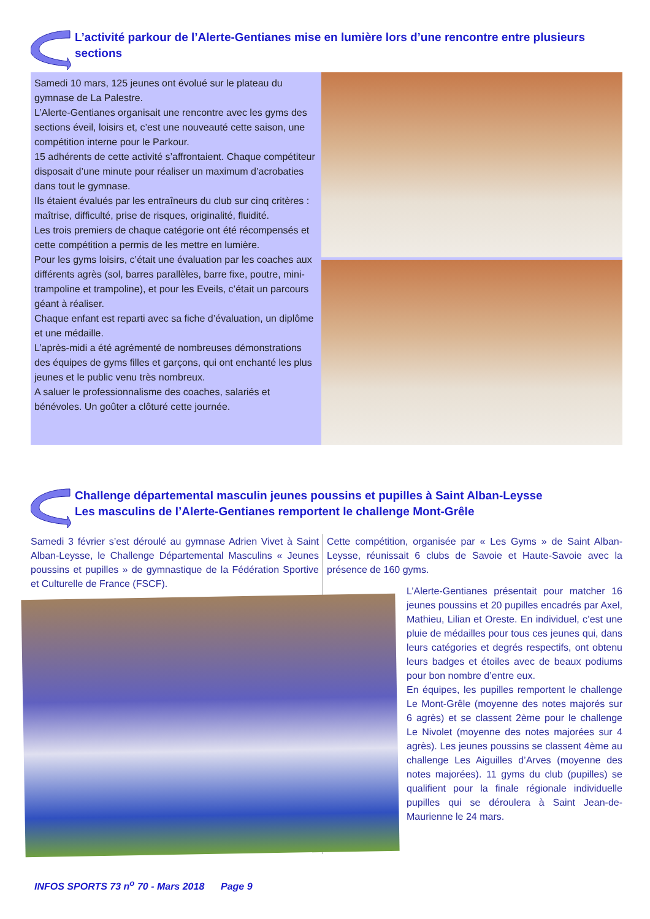L’activité parkour de l’Alerte-Gentianes mise en lumière lors d’une rencontre entre plusieurs sections
Samedi 10 mars, 125 jeunes ont évolué sur le plateau du gymnase de La Palestre.
L’Alerte-Gentianes organisait une rencontre avec les gyms des sections éveil, loisirs et, c’est une nouveauté cette saison, une compétition interne pour le Parkour.
15 adhérents de cette activité s’affrontaient. Chaque compétiteur disposait d’une minute pour réaliser un maximum d’acrobaties dans tout le gymnase.
Ils étaient évalués par les entraîneurs du club sur cinq critères : maîtrise, difficulté, prise de risques, originalité, fluidité.
Les trois premiers de chaque catégorie ont été récompensés et cette compétition a permis de les mettre en lumière.
Pour les gyms loisirs, c’était une évaluation par les coaches aux différents agrès (sol, barres parallèles, barre fixe, poutre, mini-trampoline et trampoline), et pour les Eveils, c’était un parcours géant à réaliser.
Chaque enfant est reparti avec sa fiche d’évaluation, un diplôme et une médaille.
L’après-midi a été agrémenté de nombreuses démonstrations des équipes de gyms filles et garçons, qui ont enchanté les plus jeunes et le public venu très nombreux.
A saluer le professionnalisme des coaches, salariés et bénévoles. Un goûter a clôturé cette journée.
Challenge départemental masculin jeunes poussins et pupilles à Saint Alban-Leysse
Les masculins de l’Alerte-Gentianes remportent le challenge Mont-Grêle
Samedi 3 février s’est déroulé au gymnase Adrien Vivet à Saint Alban-Leysse, le Challenge Départemental Masculins « Jeunes poussins et pupilles » de gymnastique de la Fédération Sportive et Culturelle de France (FSCF).
Cette compétition, organisée par « Les Gyms » de Saint Alban-Leysse, réunissait 6 clubs de Savoie et Haute-Savoie avec la présence de 160 gyms.
L’Alerte-Gentianes présentait pour matcher 16 jeunes poussins et 20 pupilles encadrés par Axel, Mathieu, Lilian et Oreste. En individuel, c’est une pluie de médailles pour tous ces jeunes qui, dans leurs catégories et degrés respectifs, ont obtenu leurs badges et étoiles avec de beaux podiums pour bon nombre d’entre eux.
En équipes, les pupilles remportent le challenge Le Mont-Grêle (moyenne des notes majorés sur 6 agrès) et se classent 2ème pour le challenge Le Nivolet (moyenne des notes majorées sur 4 agrès). Les jeunes poussins se classent 4ème au challenge Les Aiguilles d’Arves (moyenne des notes majorées). 11 gyms du club (pupilles) se qualifient pour la finale régionale individuelle pupilles qui se déroulera à Saint Jean-de-Maurienne le 24 mars.
INFOS SPORTS 73 n<sup>o</sup> 70 - Mars 2018 Page 9